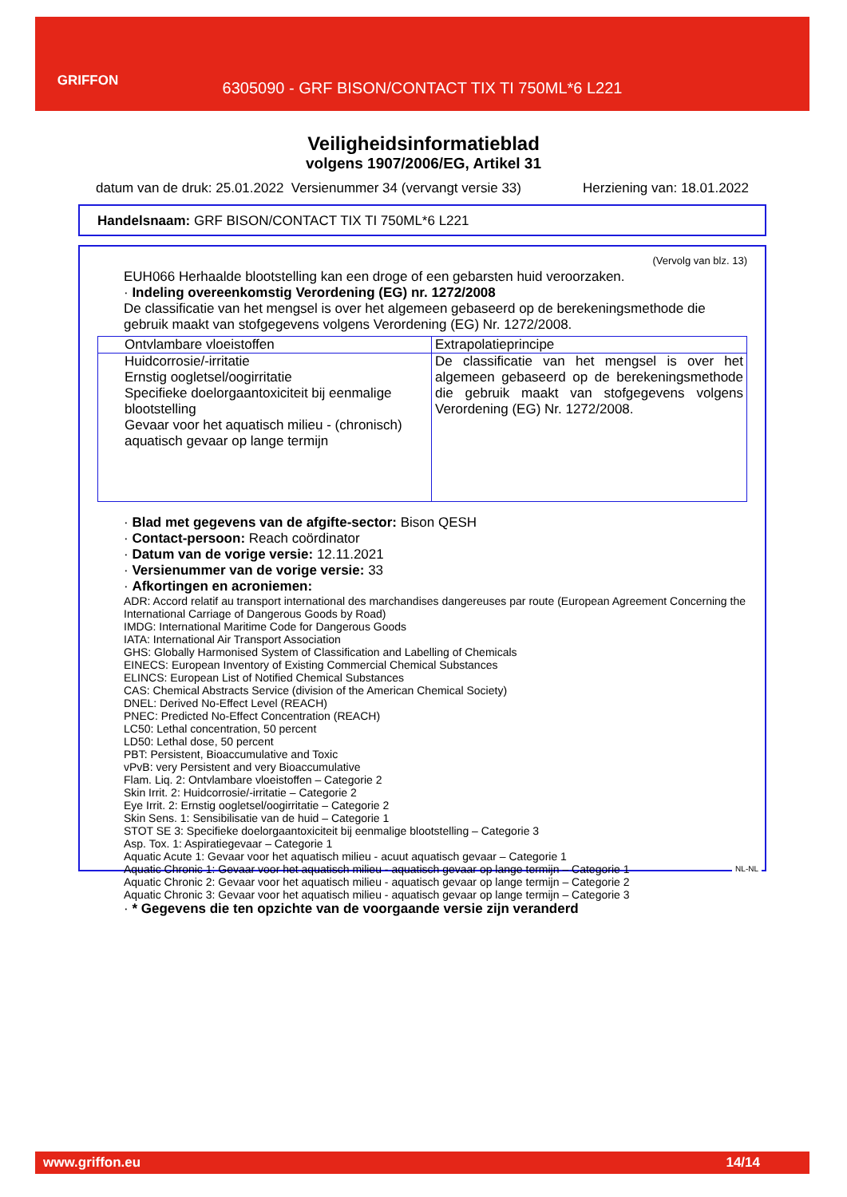GRIFFON
6305090 - GRF BISON/CONTACT TIX TI 750ML*6 L221
Veiligheidsinformatieblad
volgens 1907/2006/EG, Artikel 31
datum van de druk: 25.01.2022 Versienummer 34 (vervangt versie 33) Herziening van: 18.01.2022
Handelsnaam: GRF BISON/CONTACT TIX TI 750ML*6 L221
(Vervolg van blz. 13)
EUH066 Herhaalde blootstelling kan een droge of een gebarsten huid veroorzaken.
· Indeling overeenkomstig Verordening (EG) nr. 1272/2008
De classificatie van het mengsel is over het algemeen gebaseerd op de berekeningsmethode die gebruik maakt van stofgegevens volgens Verordening (EG) Nr. 1272/2008.
| Ontvlambare vloeistoffen | Extrapolatieprincipe |
| Huidcorrosie/-irritatie Ernstig oogletsel/oogirritatie Specifieke doelorgaantoxiciteit bij eenmalige blootstelling Gevaar voor het aquatisch milieu - (chronisch) aquatisch gevaar op lange termijn | De classificatie van het mengsel is over het algemeen gebaseerd op de berekeningsmethode die gebruik maakt van stofgegevens volgens Verordening (EG) Nr. 1272/2008. |
· Blad met gegevens van de afgifte-sector: Bison QESH
· Contact-persoon: Reach coördinator
· Datum van de vorige versie: 12.11.2021
· Versienummer van de vorige versie: 33
· Afkortingen en acroniemen:
ADR: Accord relatif au transport international des marchandises dangereuses par route (European Agreement Concerning the International Carriage of Dangerous Goods by Road)
IMDG: International Maritime Code for Dangerous Goods
IATA: International Air Transport Association
GHS: Globally Harmonised System of Classification and Labelling of Chemicals
EINECS: European Inventory of Existing Commercial Chemical Substances
ELINCS: European List of Notified Chemical Substances
CAS: Chemical Abstracts Service (division of the American Chemical Society)
DNEL: Derived No-Effect Level (REACH)
PNEC: Predicted No-Effect Concentration (REACH)
LC50: Lethal concentration, 50 percent
LD50: Lethal dose, 50 percent
PBT: Persistent, Bioaccumulative and Toxic
vPvB: very Persistent and very Bioaccumulative
Flam. Liq. 2: Ontvlambare vloeistoffen – Categorie 2
Skin Irrit. 2: Huidcorrosie/-irritatie – Categorie 2
Eye Irrit. 2: Ernstig oogletsel/oogirritatie – Categorie 2
Skin Sens. 1: Sensibilisatie van de huid – Categorie 1
STOT SE 3: Specifieke doelorgaantoxiciteit bij eenmalige blootstelling – Categorie 3
Asp. Tox. 1: Aspiratiegevaar – Categorie 1
Aquatic Acute 1: Gevaar voor het aquatisch milieu - acuut aquatisch gevaar – Categorie 1
Aquatic Chronic 1: Gevaar voor het aquatisch milieu - aquatisch gevaar op lange termijn – Categorie 1
Aquatic Chronic 2: Gevaar voor het aquatisch milieu - aquatisch gevaar op lange termijn – Categorie 2
Aquatic Chronic 3: Gevaar voor het aquatisch milieu - aquatisch gevaar op lange termijn – Categorie 3
· * Gegevens die ten opzichte van de voorgaande versie zijn veranderd
NL-NL
www.griffon.eu 14/14